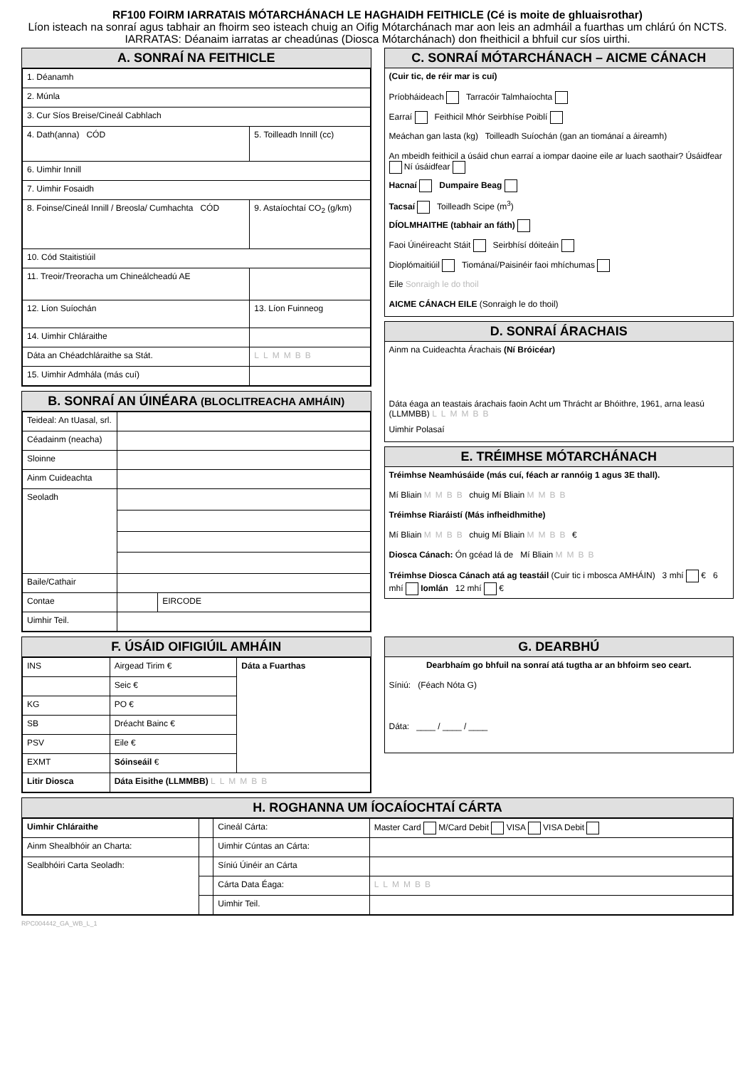RF100 FOIRM IARRATAIS MÓTARCHÁNACH LE HAGHAIDH FEITHICLE (Cé is moite de ghluaisrothar)
Líon isteach na sonraí agus tabhair an fhoirm seo isteach chuig an Oifig Mótarchánach mar aon leis an admháil a fuarthas um chlárú ón NCTS. IARRATAS: Déanaim iarratas ar cheadúnas (Diosca Mótarchánach) don fheithicil a bhfuil cur síos uirthi.
A. SONRAÍ NA FEITHICLE
| 1. Déanamh | |
| 2. Múnla | |
| 3. Cur Síos Breise/Cineál Cabhlach | |
| 4. Dath(anna) CÓD | 5. Toilleadh Innill (cc) |
| 6. Uimhir Innill | |
| 7. Uimhir Fosaidh | |
| 8. Foinse/Cineál Innill / Breosla/ Cumhachta CÓD | 9. Astaíochtaí CO<sub>2</sub> (g/km) |
| 10. Cód Staitistiúil | |
| 11. Treoir/Treoracha um Chineálcheadú AE | |
| 12. Líon Suíochán | 13. Líon Fuinneog |
| 14. Uimhir Chláraithe | |
| Dáta an Chéadchláraithe sa Stát. | LLMMBB |
| 15. Uimhir Admhála (más cuí) | |
B. SONRAÍ AN ÚINÉARA (BLOCLITREACHA AMHÁIN)
| Teideal: An tUasal, srl. | | |
| Céadainm (neacha) | | |
| Sloinne | | |
| Ainm Cuideachta | | |
| Seoladh | | |
| Baile/Cathair | | |
| Contae | | EIRCODE |
| Uimhir Teil. | | |
C. SONRAÍ MÓTARCHÁNACH – AICME CÁNACH
(Cuir tic, de réir mar is cuí)
Príobháideach Tarracóir Talmhaíochta
Earraí Feithicil Mhór Seirbhíse Poiblí
Meáchan gan lasta (kg) Toilleadh Suíochán (gan an tiománaí a áireamh)
An mbeidh feithicil a úsáid chun earraí a iompar daoine eile ar luach saothair? Úsáidfear Ní úsáidfear
Hacnaí Dumpaire Beag
Tacsaí Toilleadh Scipe (m<sup>3</sup>)
DÍOLMHAITHE (tabhair an fáth)
Faoi Úinéireacht Stáit Seirbhísí dóiteáin
Dioplómaitiúil Tiománaí/Paisinéir faoi mhíchumas
Eile Sonraigh le do thoil
AICME CÁNACH EILE (Sonraigh le do thoil)
D. SONRAÍ ÁRACHAIS
Ainm na Cuideachta Árachais (Ní Bróicéar)
Dáta éaga an teastais árachais faoin Acht um Thrácht ar Bhóithre, 1961, arna leasú (LLMMBB) LLMMBB
Uimhir Polasaí
E. TRÉIMHSE MÓTARCHÁNACH
Tréimhse Neamhúsáide (más cuí, féach ar rannóig 1 agus 3E thall).
Mí Bliain MMBB chuig Mí Bliain MMBB
Tréimhse Riaráistí (Más infheidhmithe)
Mí Bliain MMBB chuig Mí Bliain MMBB €
Diosca Cánach: Ón gcéad lá de Mí Bliain MMBB
Tréimhse Diosca Cánach atá ag teastáil (Cuir tic i mbosca AMHÁIN) 3 mhí € 6 mhí Iomlán 12 mhí €
F. ÚSÁID OIFIGIÚIL AMHÁIN
| INS | Airgead Tirim € | Dáta a Fuarthas |
| | Seic € | |
| KG | PO € | |
| SB | Dréacht Bainc € | |
| PSV | Eile € | |
| EXMT | Sóinseáil € | |
| Litir Diosca | Dáta Eisithe (LLMMBB) LLMMBB | |
G. DEARBHÚ
Dearbhaím go bhfuil na sonraí atá tugtha ar an bhfoirm seo ceart.
Síniú: (Féach Nóta G)
Dáta: ____ / ____ / ____
H. ROGHANNA UM ÍOCAÍOCHTAÍ CÁRTA
| Uimhir Chláraithe | | Cineál Cárta: | Master Card M/Card Debit VISA VISA Debit |
| Ainm Shealbhóir an Charta: | | Uimhir Cúntas an Cárta: | |
| Sealbhóiri Carta Seoladh: | | Síniú Úinéir an Cárta | |
| | | Cárta Data Éaga: | LLMMBB |
| | | Uimhir Teil. | |
RPC004442_GA_WB_L_1